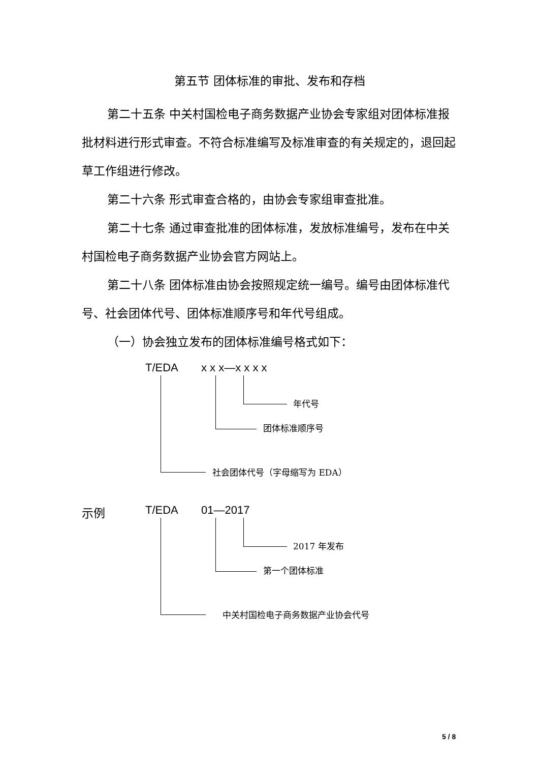第五节 团体标准的审批、发布和存档
第二十五条 中关村国检电子商务数据产业协会专家组对团体标准报批材料进行形式审查。不符合标准编写及标准审查的有关规定的，退回起草工作组进行修改。
第二十六条 形式审查合格的，由协会专家组审查批准。
第二十七条 通过审查批准的团体标准，发放标准编号，发布在中关村国检电子商务数据产业协会官方网站上。
第二十八条 团体标准由协会按照规定统一编号。编号由团体标准代号、社会团体代号、团体标准顺序号和年代号组成。
（一）协会独立发布的团体标准编号格式如下：
T/EDA x x x—x x x x
年代号
团体标准顺序号
社会团体代号（字母缩写为 EDA）
示例 T/EDA 01—2017
2017 年发布
第一个团体标准
中关村国检电子商务数据产业协会代号
5 / 8